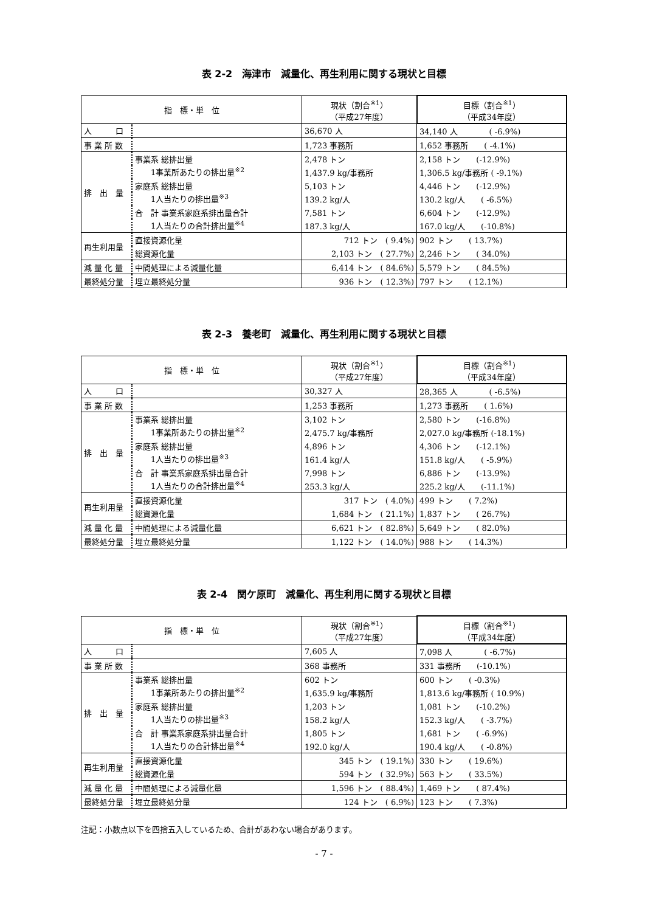表 2-2　海津市　減量化、再生利用に関する現状と目標
| 指 標・単 位 | | 現状（割合<sup>※1</sup>） （平成27年度） | 目標（割合<sup>※1</sup>） （平成34年度） |
| --- | --- | --- | --- |
| 人 口 | | 36,670 人 | 34,140 人 ( -6.9%) |
| 事 業 所 数 | | 1,723 事務所 | 1,652 事務所 ( -4.1%) |
| 排 出 量 | 事業系 総排出量 | 2,478 トン | 2,158 トン (-12.9%) |
| | 1事業所あたりの排出量<sup>※2</sup> | 1,437.9 kg/事務所 | 1,306.5 kg/事務所 ( -9.1%) |
| | 家庭系 総排出量 | 5,103 トン | 4,446 トン (-12.9%) |
| | 1人当たりの排出量<sup>※3</sup> | 139.2 kg/人 | 130.2 kg/人 ( -6.5%) |
| | 合 計 事業系家庭系排出量合計 | 7,581 トン | 6,604 トン (-12.9%) |
| | 1人当たりの合計排出量<sup>※4</sup> | 187.3 kg/人 | 167.0 kg/人 (-10.8%) |
| 再生利用量 | 直接資源化量 | 712 トン ( 9.4%) | 902 トン ( 13.7%) |
| | 総資源化量 | 2,103 トン ( 27.7%) | 2,246 トン ( 34.0%) |
| 減 量 化 量 | 中間処理による減量化量 | 6,414 トン ( 84.6%) | 5,579 トン ( 84.5%) |
| 最終処分量 | 埋立最終処分量 | 936 トン ( 12.3%) | 797 トン ( 12.1%) |
表 2-3　養老町　減量化、再生利用に関する現状と目標
| 指 標・単 位 | | 現状（割合<sup>※1</sup>） （平成27年度） | 目標（割合<sup>※1</sup>） （平成34年度） |
| --- | --- | --- | --- |
| 人 口 | | 30,327 人 | 28,365 人 ( -6.5%) |
| 事 業 所 数 | | 1,253 事務所 | 1,273 事務所 ( 1.6%) |
| 排 出 量 | 事業系 総排出量 | 3,102 トン | 2,580 トン (-16.8%) |
| | 1事業所あたりの排出量<sup>※2</sup> | 2,475.7 kg/事務所 | 2,027.0 kg/事務所 (-18.1%) |
| | 家庭系 総排出量 | 4,896 トン | 4,306 トン (-12.1%) |
| | 1人当たりの排出量<sup>※3</sup> | 161.4 kg/人 | 151.8 kg/人 ( -5.9%) |
| | 合 計 事業系家庭系排出量合計 | 7,998 トン | 6,886 トン (-13.9%) |
| | 1人当たりの合計排出量<sup>※4</sup> | 253.3 kg/人 | 225.2 kg/人 (-11.1%) |
| 再生利用量 | 直接資源化量 | 317 トン ( 4.0%) | 499 トン ( 7.2%) |
| | 総資源化量 | 1,684 トン ( 21.1%) | 1,837 トン ( 26.7%) |
| 減 量 化 量 | 中間処理による減量化量 | 6,621 トン ( 82.8%) | 5,649 トン ( 82.0%) |
| 最終処分量 | 埋立最終処分量 | 1,122 トン ( 14.0%) | 988 トン ( 14.3%) |
表 2-4　関ケ原町　減量化、再生利用に関する現状と目標
| 指 標・単 位 | | 現状（割合<sup>※1</sup>） （平成27年度） | 目標（割合<sup>※1</sup>） （平成34年度） |
| --- | --- | --- | --- |
| 人 口 | | 7,605 人 | 7,098 人 ( -6.7%) |
| 事 業 所 数 | | 368 事務所 | 331 事務所 (-10.1%) |
| 排 出 量 | 事業系 総排出量 | 602 トン | 600 トン ( -0.3%) |
| | 1事業所あたりの排出量<sup>※2</sup> | 1,635.9 kg/事務所 | 1,813.6 kg/事務所 ( 10.9%) |
| | 家庭系 総排出量 | 1,203 トン | 1,081 トン (-10.2%) |
| | 1人当たりの排出量<sup>※3</sup> | 158.2 kg/人 | 152.3 kg/人 ( -3.7%) |
| | 合 計 事業系家庭系排出量合計 | 1,805 トン | 1,681 トン ( -6.9%) |
| | 1人当たりの合計排出量<sup>※4</sup> | 192.0 kg/人 | 190.4 kg/人 ( -0.8%) |
| 再生利用量 | 直接資源化量 | 345 トン ( 19.1%) | 330 トン ( 19.6%) |
| | 総資源化量 | 594 トン ( 32.9%) | 563 トン ( 33.5%) |
| 減 量 化 量 | 中間処理による減量化量 | 1,596 トン ( 88.4%) | 1,469 トン ( 87.4%) |
| 最終処分量 | 埋立最終処分量 | 124 トン ( 6.9%) | 123 トン ( 7.3%) |
注記：小数点以下を四捨五入しているため、合計があわない場合があります。
- 7 -